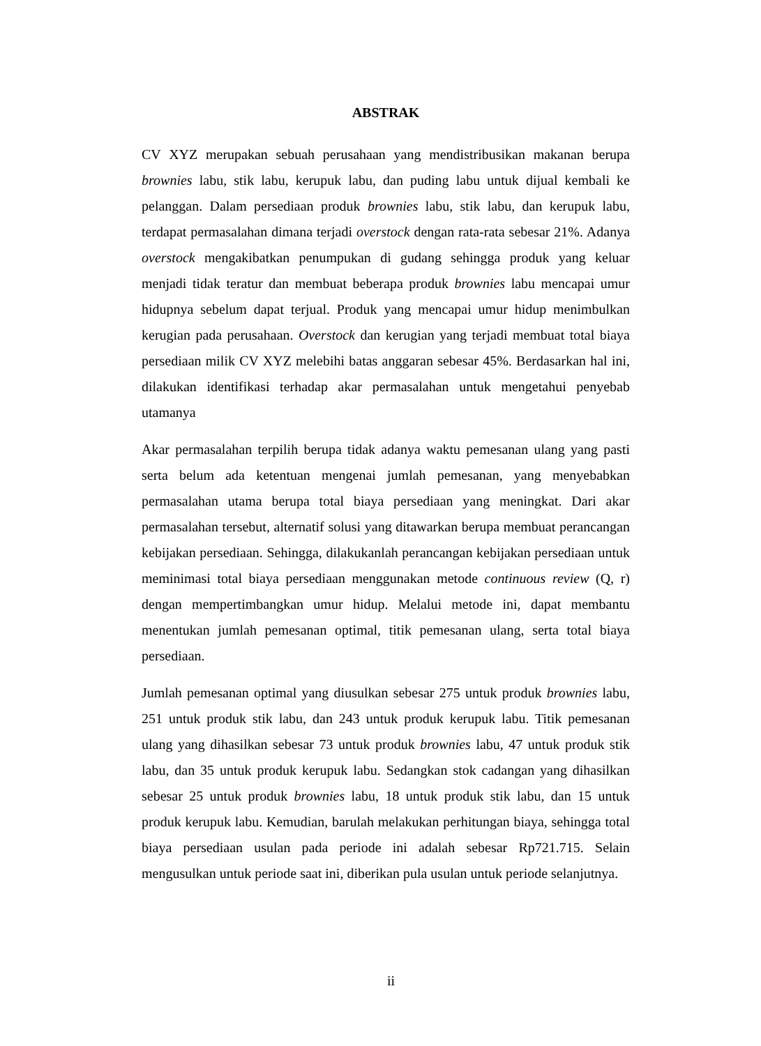ABSTRAK
CV XYZ merupakan sebuah perusahaan yang mendistribusikan makanan berupa brownies labu, stik labu, kerupuk labu, dan puding labu untuk dijual kembali ke pelanggan. Dalam persediaan produk brownies labu, stik labu, dan kerupuk labu, terdapat permasalahan dimana terjadi overstock dengan rata-rata sebesar 21%. Adanya overstock mengakibatkan penumpukan di gudang sehingga produk yang keluar menjadi tidak teratur dan membuat beberapa produk brownies labu mencapai umur hidupnya sebelum dapat terjual. Produk yang mencapai umur hidup menimbulkan kerugian pada perusahaan. Overstock dan kerugian yang terjadi membuat total biaya persediaan milik CV XYZ melebihi batas anggaran sebesar 45%. Berdasarkan hal ini, dilakukan identifikasi terhadap akar permasalahan untuk mengetahui penyebab utamanya
Akar permasalahan terpilih berupa tidak adanya waktu pemesanan ulang yang pasti serta belum ada ketentuan mengenai jumlah pemesanan, yang menyebabkan permasalahan utama berupa total biaya persediaan yang meningkat. Dari akar permasalahan tersebut, alternatif solusi yang ditawarkan berupa membuat perancangan kebijakan persediaan. Sehingga, dilakukanlah perancangan kebijakan persediaan untuk meminimasi total biaya persediaan menggunakan metode continuous review (Q, r) dengan mempertimbangkan umur hidup. Melalui metode ini, dapat membantu menentukan jumlah pemesanan optimal, titik pemesanan ulang, serta total biaya persediaan.
Jumlah pemesanan optimal yang diusulkan sebesar 275 untuk produk brownies labu, 251 untuk produk stik labu, dan 243 untuk produk kerupuk labu. Titik pemesanan ulang yang dihasilkan sebesar 73 untuk produk brownies labu, 47 untuk produk stik labu, dan 35 untuk produk kerupuk labu. Sedangkan stok cadangan yang dihasilkan sebesar 25 untuk produk brownies labu, 18 untuk produk stik labu, dan 15 untuk produk kerupuk labu. Kemudian, barulah melakukan perhitungan biaya, sehingga total biaya persediaan usulan pada periode ini adalah sebesar Rp721.715. Selain mengusulkan untuk periode saat ini, diberikan pula usulan untuk periode selanjutnya.
ii